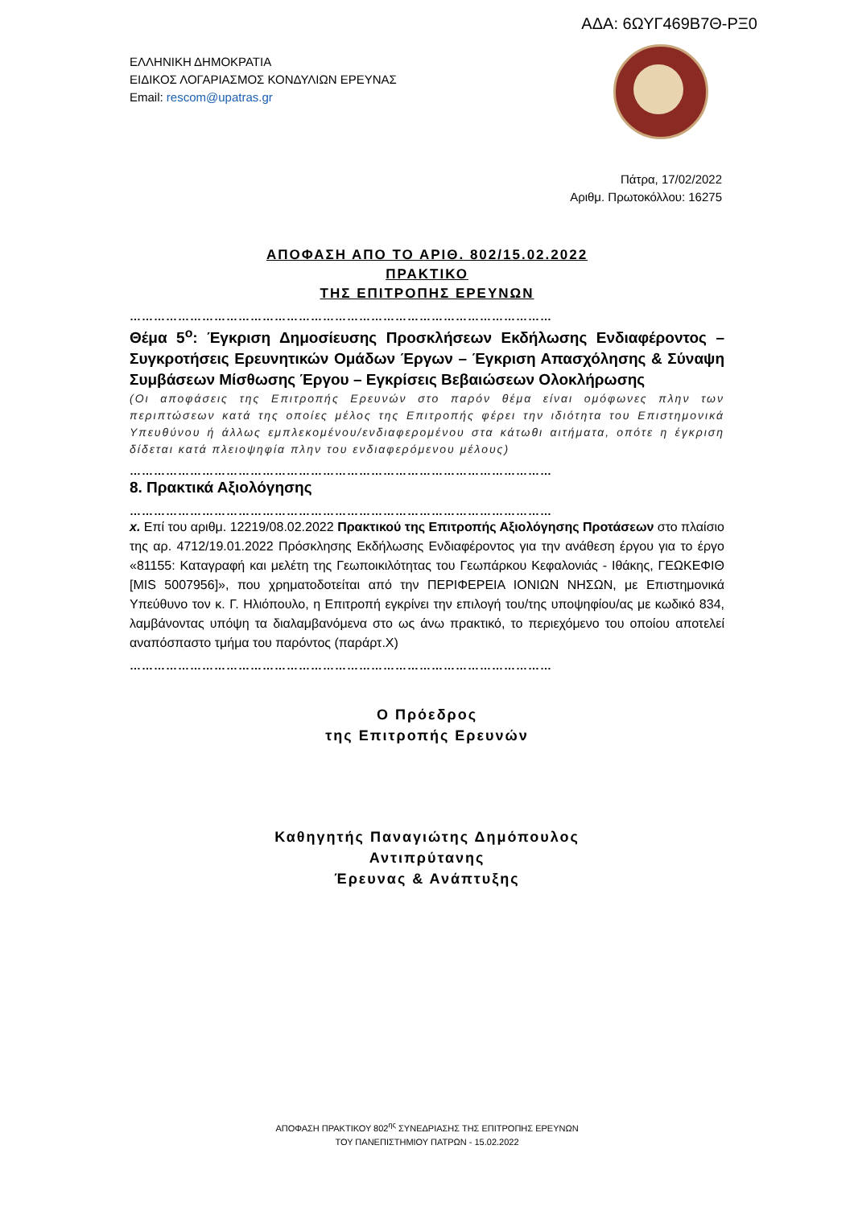ΑΔΑ: 6ΩΥΓ469Β7Θ-ΡΞ0
ΕΛΛΗΝΙΚΗ ΔΗΜΟΚΡΑΤΙΑ
ΕΙΔΙΚΟΣ ΛΟΓΑΡΙΑΣΜΟΣ ΚΟΝΔΥΛΙΩΝ ΕΡΕΥΝΑΣ
Email: rescom@upatras.gr
Πάτρα, 17/02/2022
Αριθμ. Πρωτοκόλλου: 16275
ΑΠΟΦΑΣΗ ΑΠΟ ΤΟ ΑΡΙΘ. 802/15.02.2022
ΠΡΑΚΤΙΚΟ
ΤΗΣ ΕΠΙΤΡΟΠΗΣ ΕΡΕΥΝΩΝ
……………………………………………………………………………………………
Θέμα 5<sup>ο</sup>: Έγκριση Δημοσίευσης Προσκλήσεων Εκδήλωσης Ενδιαφέροντος – Συγκροτήσεις Ερευνητικών Ομάδων Έργων – Έγκριση Απασχόλησης & Σύναψη Συμβάσεων Μίσθωσης Έργου – Εγκρίσεις Βεβαιώσεων Ολοκλήρωσης
(Οι αποφάσεις της Επιτροπής Ερευνών στο παρόν θέμα είναι ομόφωνες πλην των περιπτώσεων κατά της οποίες μέλος της Επιτροπής φέρει την ιδιότητα του Επιστημονικά Υπευθύνου ή άλλως εμπλεκομένου/ενδιαφερομένου στα κάτωθι αιτήματα, οπότε η έγκριση δίδεται κατά πλειοψηφία πλην του ενδιαφερόμενου μέλους)
……………………………………………………………………………………………
8. Πρακτικά Αξιολόγησης
……………………………………………………………………………………………
x. Επί του αριθμ. 12219/08.02.2022 Πρακτικού της Επιτροπής Αξιολόγησης Προτάσεων στο πλαίσιο της αρ. 4712/19.01.2022 Πρόσκλησης Εκδήλωσης Ενδιαφέροντος για την ανάθεση έργου για το έργο «81155: Καταγραφή και μελέτη της Γεωποικιλότητας του Γεωπάρκου Κεφαλονιάς - Ιθάκης, ΓΕΩΚΕΦΙΘ [MIS 5007956]», που χρηματοδοτείται από την ΠΕΡΙΦΕΡΕΙΑ ΙΟΝΙΩΝ ΝΗΣΩΝ, με Επιστημονικά Υπεύθυνο τον κ. Γ. Ηλιόπουλο, η Επιτροπή εγκρίνει την επιλογή του/της υποψηφίου/ας με κωδικό 834, λαμβάνοντας υπόψη τα διαλαμβανόμενα στο ως άνω πρακτικό, το περιεχόμενο του οποίου αποτελεί αναπόσπαστο τμήμα του παρόντος (παράρτ.X)
……………………………………………………………………………………………
Ο Πρόεδρος
της Επιτροπής Ερευνών
Καθηγητής Παναγιώτης Δημόπουλος
Αντιπρύτανης
Έρευνας & Ανάπτυξης
ΑΠΟΦΑΣΗ ΠΡΑΚΤΙΚΟΥ 802<sup>ης</sup> ΣΥΝΕΔΡΙΑΣΗΣ ΤΗΣ ΕΠΙΤΡΟΠΗΣ ΕΡΕΥΝΩΝ
ΤΟΥ ΠΑΝΕΠΙΣΤΗΜΙΟΥ ΠΑΤΡΩΝ - 15.02.2022